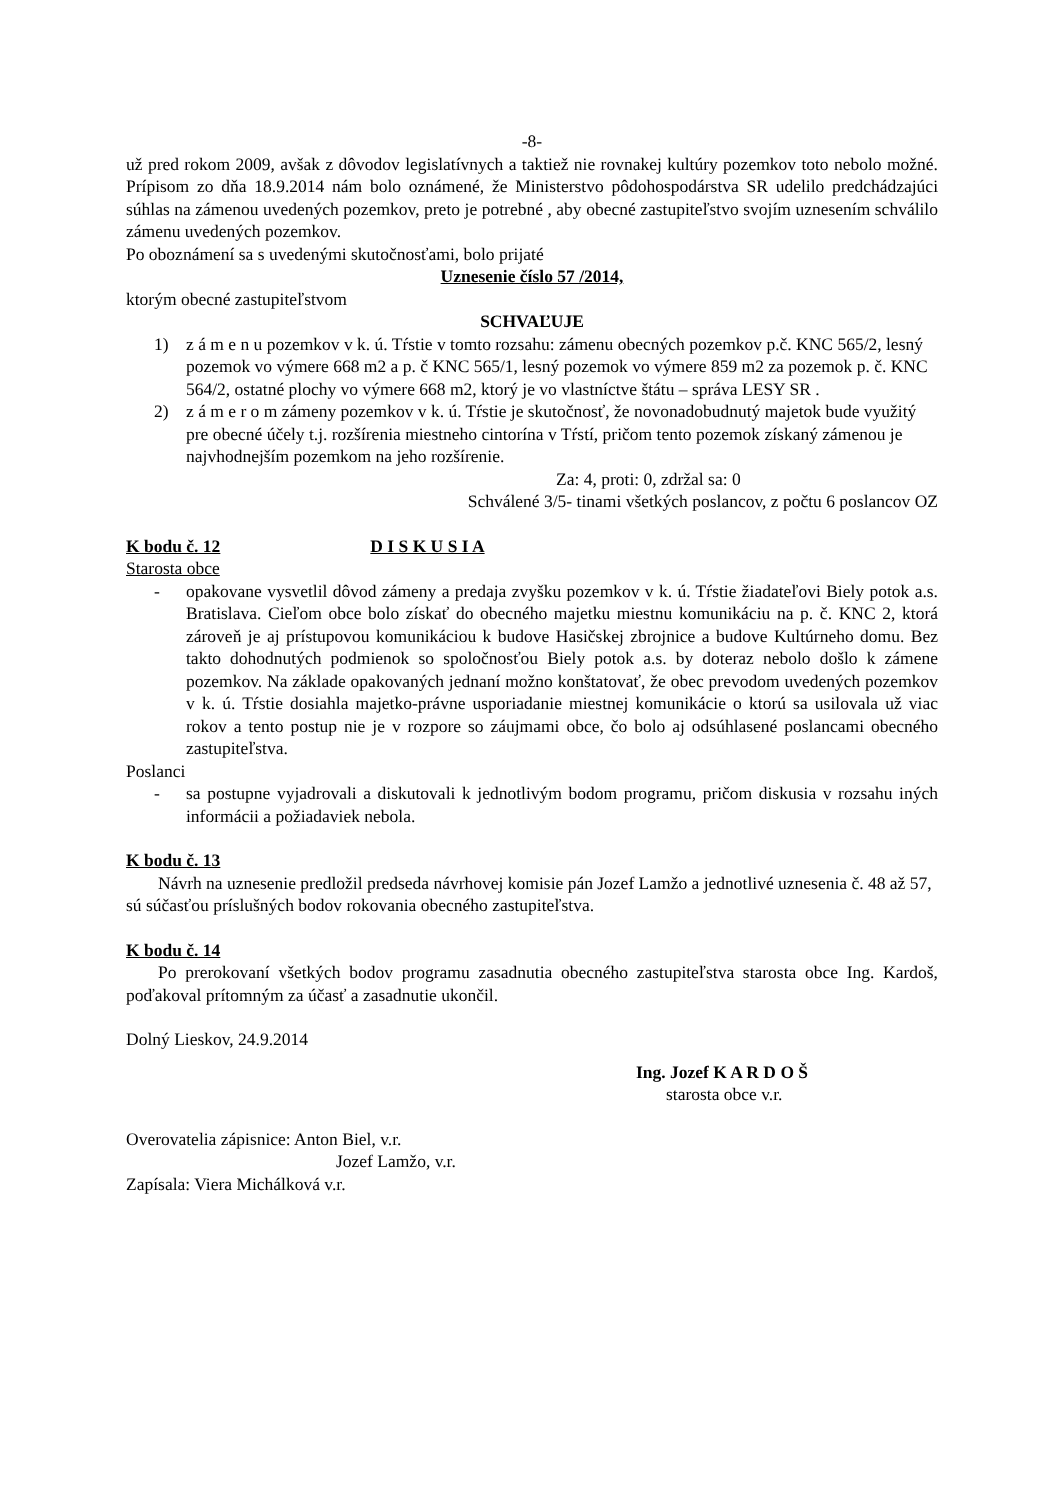-8-
už pred rokom 2009, avšak z dôvodov legislatívnych a taktiež nie rovnakej kultúry pozemkov toto nebolo možné. Prípisom zo dňa 18.9.2014 nám bolo oznámené, že Ministerstvo pôdohospodárstva SR udelilo predchádzajúci súhlas na zámenou uvedených pozemkov, preto je potrebné , aby obecné zastupiteľstvo svojím uznesením schválilo zámenu uvedených pozemkov.
Po oboznámení sa s uvedenými skutočnosťami, bolo prijaté
Uznesenie číslo 57 /2014,
ktorým obecné zastupiteľstvom
SCHVAĽUJE
1) z á m e n u pozemkov v k. ú. Tŕstie v tomto rozsahu: zámenu obecných pozemkov p.č. KNC 565/2, lesný pozemok vo výmere 668 m2 a p. č KNC 565/1, lesný pozemok vo výmere 859 m2 za pozemok p. č. KNC 564/2, ostatné plochy vo výmere 668 m2, ktorý je vo vlastníctve štátu – správa LESY SR .
2) z á m e r o m zámeny pozemkov v k. ú. Tŕstie je skutočnosť, že novonadobudnutý majetok bude využitý pre obecné účely t.j. rozšírenia miestneho cintorína v Tŕstí, pričom tento pozemok získaný zámenou je najvhodnejším pozemkom na jeho rozšírenie.
Za: 4, proti: 0, zdržal sa: 0
Schválené 3/5- tinami všetkých poslancov, z počtu 6 poslancov OZ
K bodu č. 12 D I S K U S I A
Starosta obce
- opakovane vysvetlil dôvod zámeny a predaja zvyšku pozemkov v k. ú. Tŕstie žiadateľovi Biely potok a.s. Bratislava. Cieľom obce bolo získať do obecného majetku miestnu komunikáciu na p. č. KNC 2, ktorá zároveň je aj prístupovou komunikáciou k budove Hasičskej zbrojnice a budove Kultúrneho domu. Bez takto dohodnutých podmienok so spoločnosťou Biely potok a.s. by doteraz nebolo došlo k zámene pozemkov. Na základe opakovaných jednaní možno konštatovať, že obec prevodom uvedených pozemkov v k. ú. Tŕstie dosiahla majetko-právne usporiadanie miestnej komunikácie o ktorú sa usilovala už viac rokov a tento postup nie je v rozpore so záujmami obce, čo bolo aj odsúhlasené poslancami obecného zastupiteľstva.
Poslanci
- sa postupne vyjadrovali a diskutovali k jednotlivým bodom programu, pričom diskusia v rozsahu iných informácii a požiadaviek nebola.
K bodu č. 13
Návrh na uznesenie predložil predseda návrhovej komisie pán Jozef Lamžo a jednotlivé uznesenia č. 48 až 57, sú súčasťou príslušných bodov rokovania obecného zastupiteľstva.
K bodu č. 14
Po prerokovaní všetkých bodov programu zasadnutia obecného zastupiteľstva starosta obce Ing. Kardoš, poďakoval prítomným za účasť a zasadnutie ukončil.
Dolný Lieskov, 24.9.2014
Ing. Jozef K A R D O Š
starosta obce v.r.
Overovatelia zápisnice: Anton Biel, v.r.
Jozef Lamžo, v.r.
Zapísala: Viera Michálková v.r.